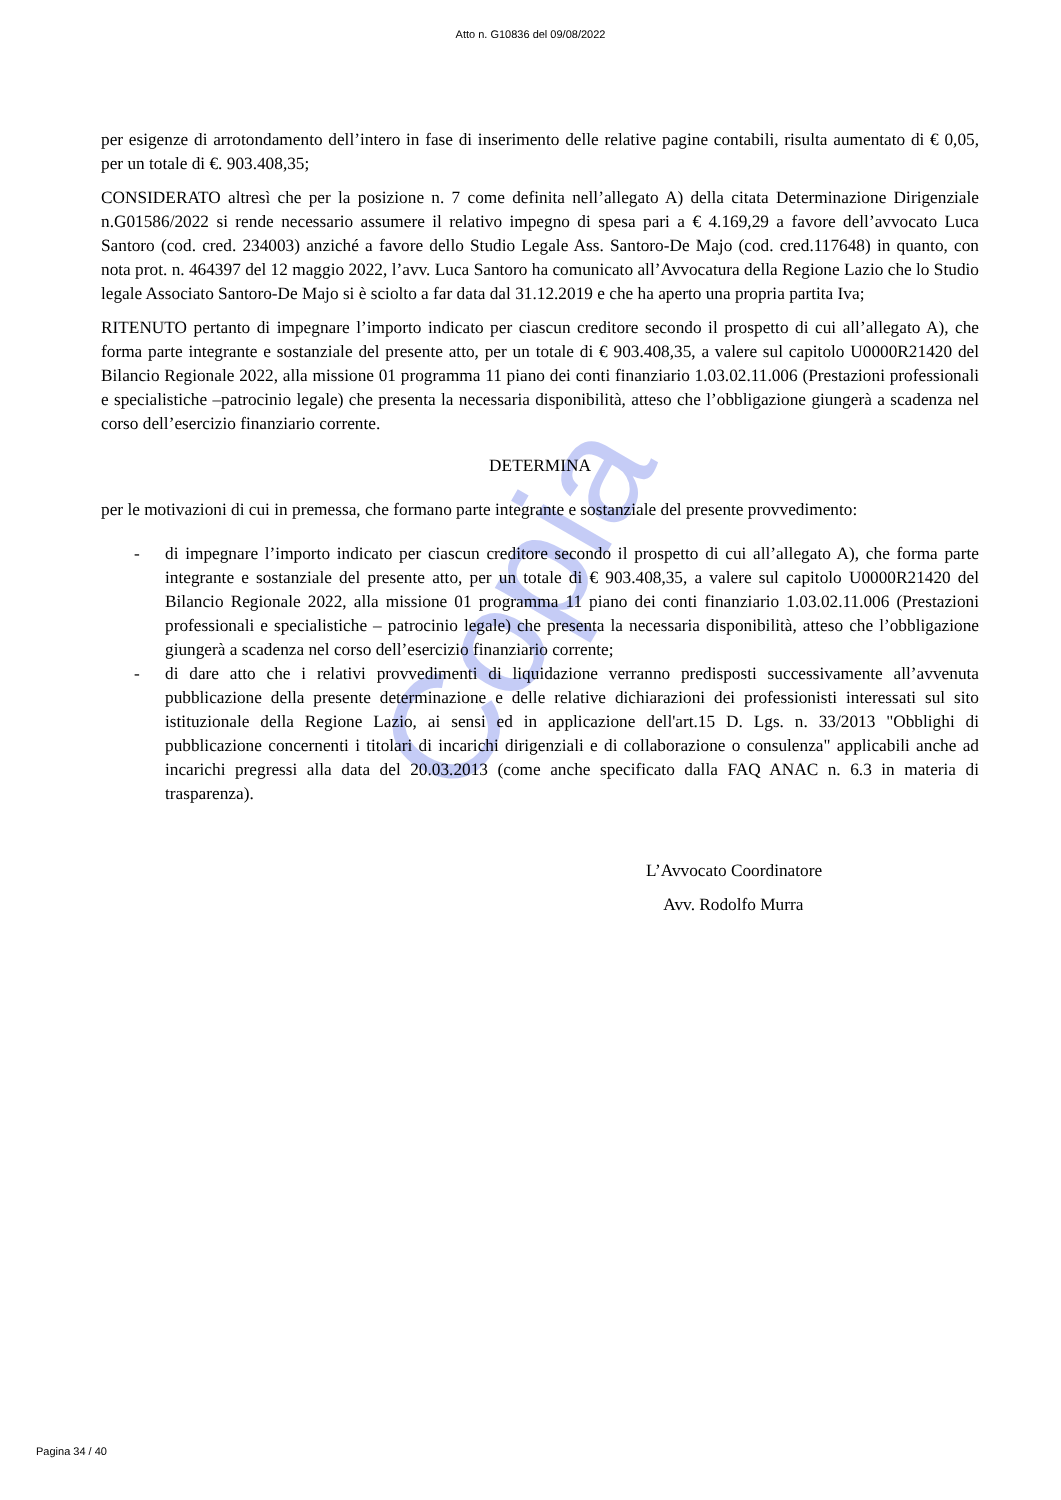Copia
Atto n. G10836 del 09/08/2022
per esigenze di arrotondamento dell’intero in fase di inserimento delle relative pagine contabili, risulta aumentato di € 0,05, per un totale di €. 903.408,35;
CONSIDERATO altresì che per la posizione n. 7 come definita nell’allegato A) della citata Determinazione Dirigenziale n.G01586/2022 si rende necessario assumere il relativo impegno di spesa pari a € 4.169,29 a favore dell’avvocato Luca Santoro (cod. cred. 234003) anziché a favore dello Studio Legale Ass. Santoro-De Majo (cod. cred.117648) in quanto, con nota prot. n. 464397 del 12 maggio 2022, l’avv. Luca Santoro ha comunicato all’Avvocatura della Regione Lazio che lo Studio legale Associato Santoro-De Majo si è sciolto a far data dal 31.12.2019 e che ha aperto una propria partita Iva;
RITENUTO pertanto di impegnare l’importo indicato per ciascun creditore secondo il prospetto di cui all’allegato A), che forma parte integrante e sostanziale del presente atto, per un totale di € 903.408,35, a valere sul capitolo U0000R21420 del Bilancio Regionale 2022, alla missione 01 programma 11 piano dei conti finanziario 1.03.02.11.006 (Prestazioni professionali e specialistiche –patrocinio legale) che presenta la necessaria disponibilità, atteso che l’obbligazione giungerà a scadenza nel corso dell’esercizio finanziario corrente.
DETERMINA
per le motivazioni di cui in premessa, che formano parte integrante e sostanziale del presente provvedimento:
- di impegnare l’importo indicato per ciascun creditore secondo il prospetto di cui all’allegato A), che forma parte integrante e sostanziale del presente atto, per un totale di € 903.408,35, a valere sul capitolo U0000R21420 del Bilancio Regionale 2022, alla missione 01 programma 11 piano dei conti finanziario 1.03.02.11.006 (Prestazioni professionali e specialistiche – patrocinio legale) che presenta la necessaria disponibilità, atteso che l’obbligazione giungerà a scadenza nel corso dell’esercizio finanziario corrente;
- di dare atto che i relativi provvedimenti di liquidazione verranno predisposti successivamente all’avvenuta pubblicazione della presente determinazione e delle relative dichiarazioni dei professionisti interessati sul sito istituzionale della Regione Lazio, ai sensi ed in applicazione dell'art.15 D. Lgs. n. 33/2013 "Obblighi di pubblicazione concernenti i titolari di incarichi dirigenziali e di collaborazione o consulenza" applicabili anche ad incarichi pregressi alla data del 20.03.2013 (come anche specificato dalla FAQ ANAC n. 6.3 in materia di trasparenza).
L’Avvocato Coordinatore
Avv. Rodolfo Murra
Pagina 34 / 40